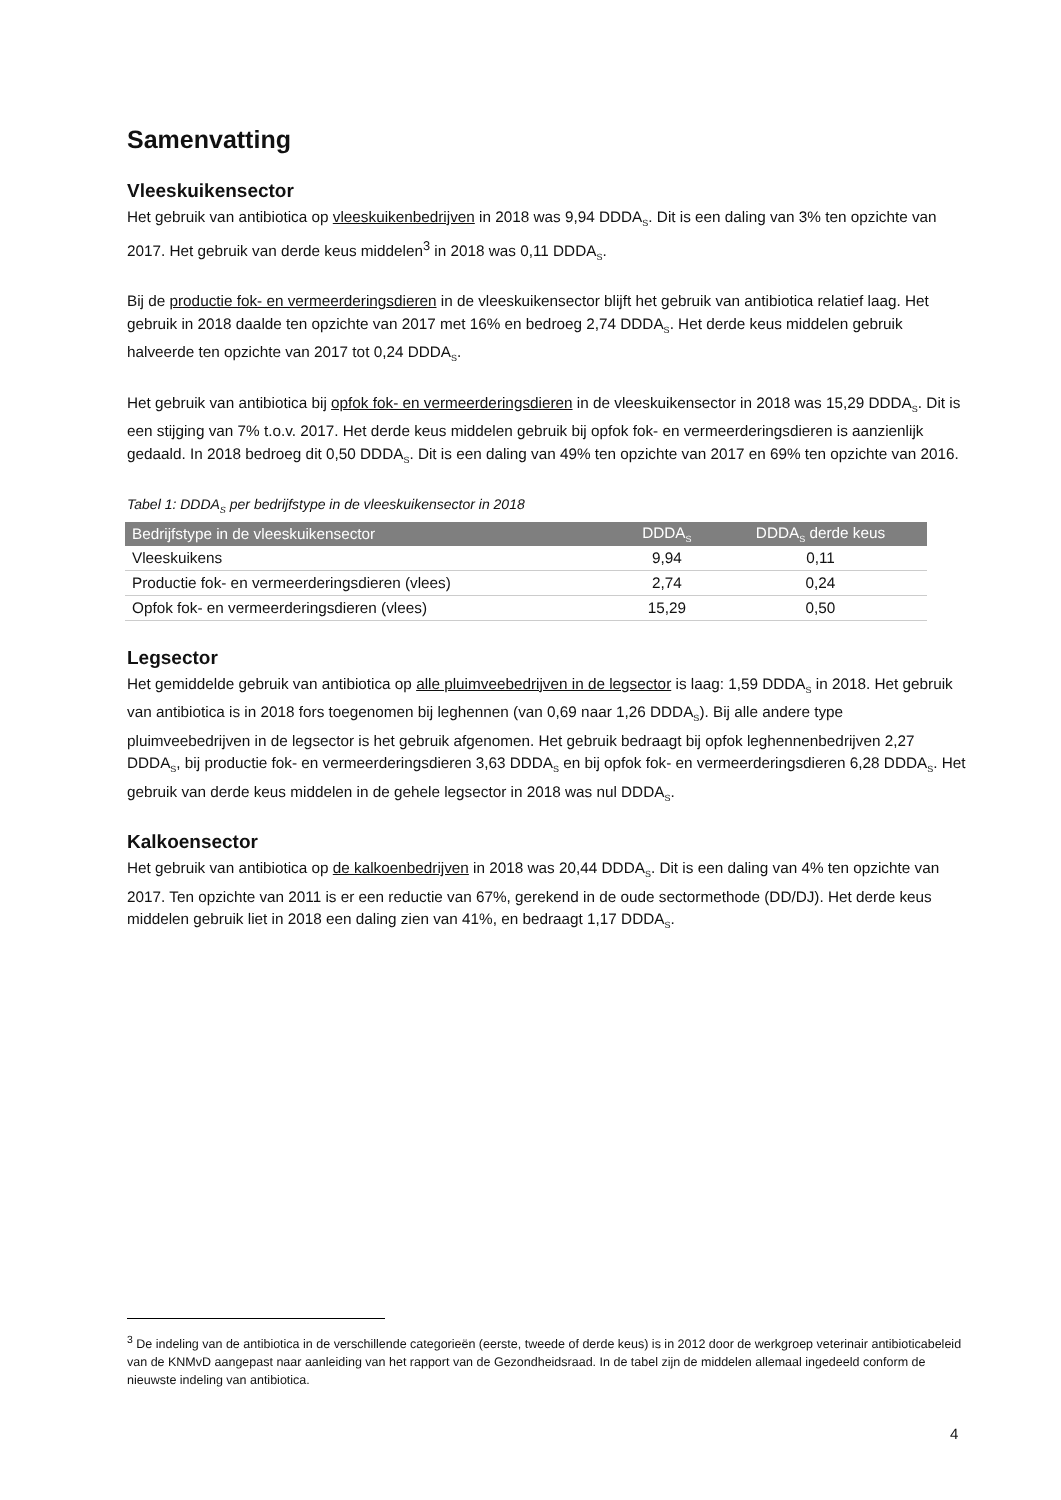Samenvatting
Vleeskuikensector
Het gebruik van antibiotica op vleeskuikenbedrijven in 2018 was 9,94 DDDA<sub>S</sub>. Dit is een daling van 3% ten opzichte van 2017. Het gebruik van derde keus middelen<sup>3</sup> in 2018 was 0,11 DDDA<sub>S</sub>.
Bij de productie fok- en vermeerderingsdieren in de vleeskuikensector blijft het gebruik van antibiotica relatief laag. Het gebruik in 2018 daalde ten opzichte van 2017 met 16% en bedroeg 2,74 DDDA<sub>S</sub>. Het derde keus middelen gebruik halveerde ten opzichte van 2017 tot 0,24 DDDA<sub>S</sub>.
Het gebruik van antibiotica bij opfok fok- en vermeerderingsdieren in de vleeskuikensector in 2018 was 15,29 DDDA<sub>S</sub>. Dit is een stijging van 7% t.o.v. 2017. Het derde keus middelen gebruik bij opfok fok- en vermeerderingsdieren is aanzienlijk gedaald. In 2018 bedroeg dit 0,50 DDDA<sub>S</sub>. Dit is een daling van 49% ten opzichte van 2017 en 69% ten opzichte van 2016.
Tabel 1: DDDA<sub>S</sub> per bedrijfstype in de vleeskuikensector in 2018
| Bedrijfstype in de vleeskuikensector | DDDA<sub>S</sub> | DDDA<sub>S</sub> derde keus |
| --- | --- | --- |
| Vleeskuikens | 9,94 | 0,11 |
| Productie fok- en vermeerderingsdieren (vlees) | 2,74 | 0,24 |
| Opfok fok- en vermeerderingsdieren (vlees) | 15,29 | 0,50 |
Legsector
Het gemiddelde gebruik van antibiotica op alle pluimveebedrijven in de legsector is laag: 1,59 DDDA<sub>S</sub> in 2018. Het gebruik van antibiotica is in 2018 fors toegenomen bij leghennen (van 0,69 naar 1,26 DDDA<sub>S</sub>). Bij alle andere type pluimveebedrijven in de legsector is het gebruik afgenomen. Het gebruik bedraagt bij opfok leghennenbedrijven 2,27 DDDA<sub>S</sub>, bij productie fok- en vermeerderingsdieren 3,63 DDDA<sub>S</sub> en bij opfok fok- en vermeerderingsdieren 6,28 DDDA<sub>S</sub>. Het gebruik van derde keus middelen in de gehele legsector in 2018 was nul DDDA<sub>S</sub>.
Kalkoensector
Het gebruik van antibiotica op de kalkoenbedrijven in 2018 was 20,44 DDDA<sub>S</sub>. Dit is een daling van 4% ten opzichte van 2017. Ten opzichte van 2011 is er een reductie van 67%, gerekend in de oude sectormethode (DD/DJ). Het derde keus middelen gebruik liet in 2018 een daling zien van 41%, en bedraagt 1,17 DDDA<sub>S</sub>.
<sup>3</sup> De indeling van de antibiotica in de verschillende categorieën (eerste, tweede of derde keus) is in 2012 door de werkgroep veterinair antibioticabeleid van de KNMvD aangepast naar aanleiding van het rapport van de Gezondheidsraad. In de tabel zijn de middelen allemaal ingedeeld conform de nieuwste indeling van antibiotica.
4